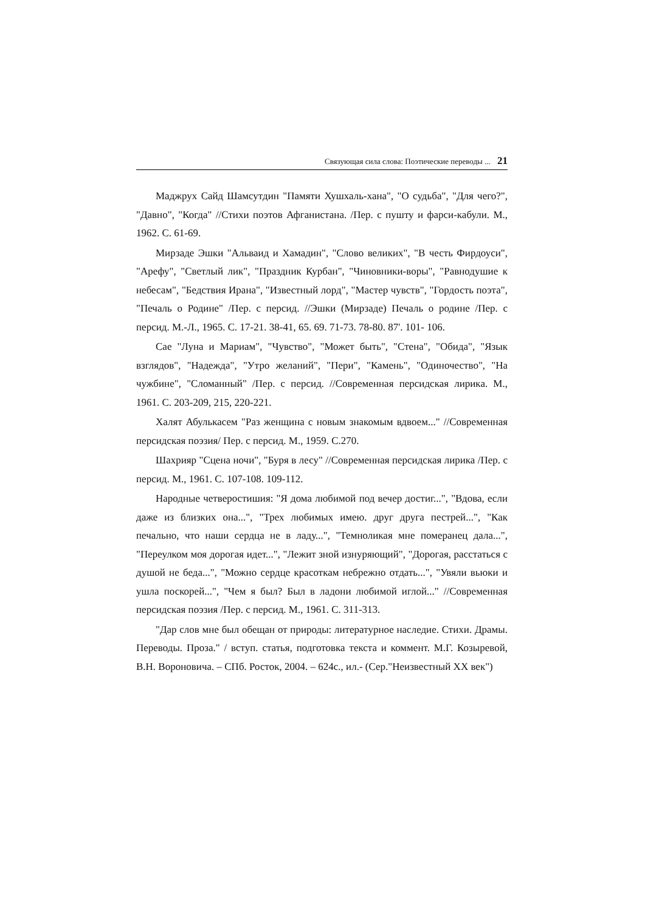Связующая сила слова: Поэтические переводы ... 21
Маджрух Сайд Шамсутдин "Памяти Хушхаль-хана", "О судьба", "Для чего?", "Давно", "Когда" //Стихи поэтов Афганистана. /Пер. с пушту и фарси-кабули. М., 1962. С. 61-69.
Мирзаде Эшки "Альваид и Хамадин", "Слово великих", "В честь Фирдоуси", "Арефу", "Светлый лик", "Праздник Курбан", "Чиновники-воры", "Равнодушие к небесам", "Бедствия Ирана", "Известный лорд", "Мастер чувств", "Гордость поэта", "Печаль о Родине" /Пер. с персид. //Эшки (Мирзаде) Печаль о родине /Пер. с персид. М.-Л., 1965. С. 17-21. 38-41, 65. 69. 71-73. 78-80. 87'. 101- 106.
Сае "Луна и Мариам", "Чувство", "Может быть", "Стена", "Обида", "Язык взглядов", "Надежда", "Утро желаний", "Пери", "Камень", "Одиночество", "На чужбине", "Сломанный" /Пер. с персид. //Современная персидская лирика. М., 1961. С. 203-209, 215, 220-221.
Халят Абулькасем "Раз женщина с новым знакомым вдвоем..." //Современная персидская поэзия/ Пер. с персид. М., 1959. С.270.
Шахрияр "Сцена ночи", "Буря в лесу" //Современная персидская лирика /Пер. с персид. М., 1961. С. 107-108. 109-112.
Народные четверостишия: "Я дома любимой под вечер достиг...", "Вдова, если даже из близких она...", "Трех любимых имею. друг друга пестрей...", "Как печально, что наши сердца не в ладу...", "Темноликая мне померанец дала...", "Переулком моя дорогая идет...", "Лежит зной изнуряющий", "Дорогая, расстаться с душой не беда...", "Можно сердце красоткам небрежно отдать...", "Увяли вьюки и ушла поскорей...", "Чем я был? Был в ладони любимой иглой..." //Современная персидская поэзия /Пер. с персид. М., 1961. С. 311-313.
"Дар слов мне был обещан от природы: литературное наследие. Стихи. Драмы. Переводы. Проза." / вступ. статья, подготовка текста и коммент. М.Г. Козыревой, В.Н. Вороновича. – СПб. Росток, 2004. – 624с., ил.- (Сер."Неизвестный XX век")